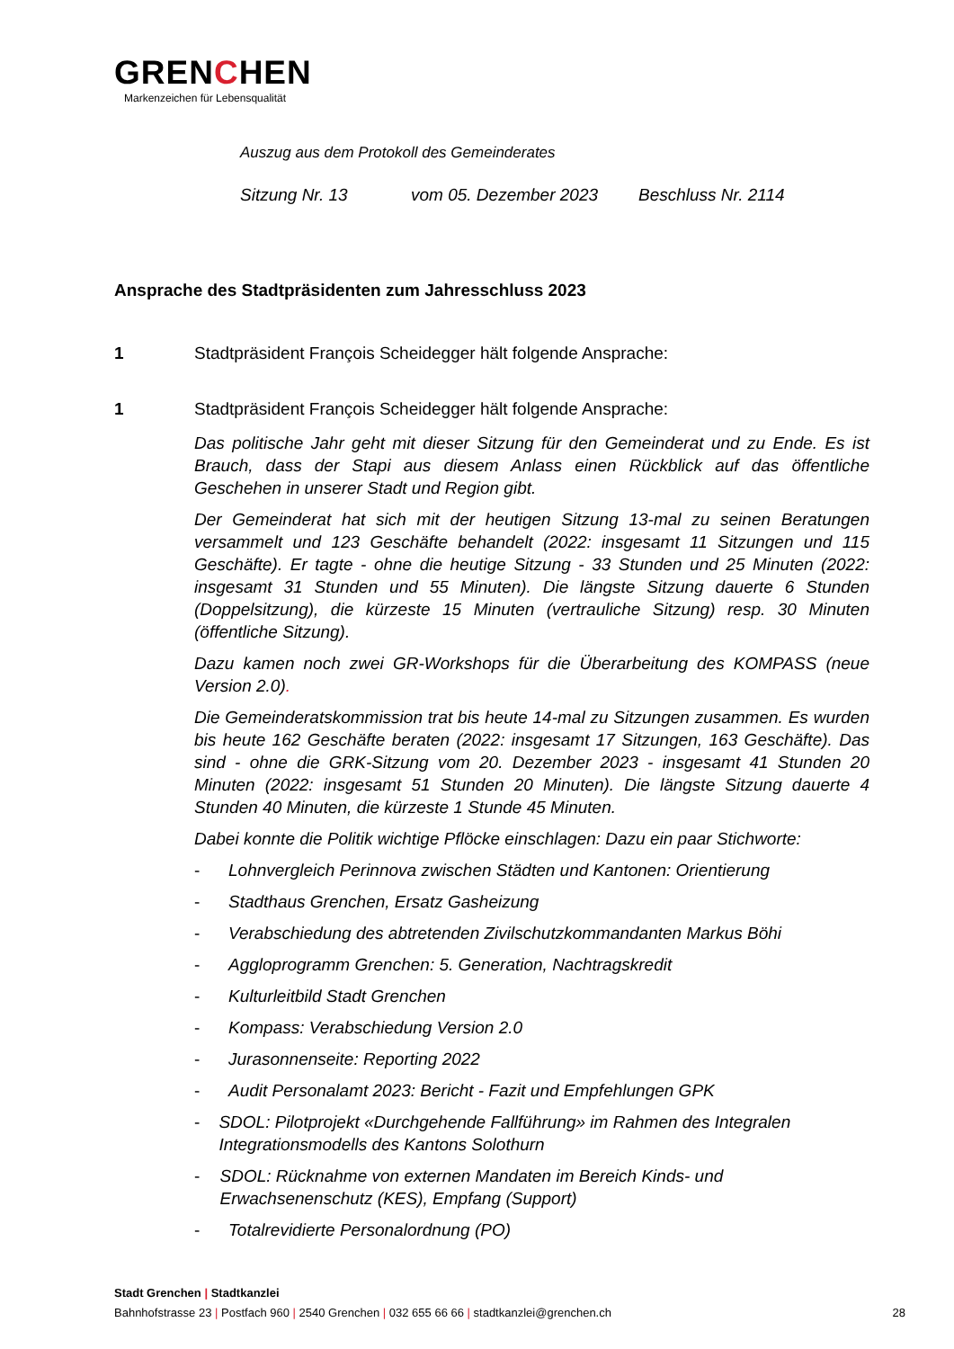GRENCHEN
Markenzeichen für Lebensqualität
Auszug aus dem Protokoll des Gemeinderates
Sitzung Nr. 13 vom 05. Dezember 2023 Beschluss Nr. 2114
Ansprache des Stadtpräsidenten zum Jahresschluss 2023
1 Stadtpräsident François Scheidegger hält folgende Ansprache:
1 Stadtpräsident François Scheidegger hält folgende Ansprache:
Das politische Jahr geht mit dieser Sitzung für den Gemeinderat und zu Ende. Es ist Brauch, dass der Stapi aus diesem Anlass einen Rückblick auf das öffentliche Geschehen in unserer Stadt und Region gibt.
Der Gemeinderat hat sich mit der heutigen Sitzung 13-mal zu seinen Beratungen versammelt und 123 Geschäfte behandelt (2022: insgesamt 11 Sitzungen und 115 Geschäfte). Er tagte - ohne die heutige Sitzung - 33 Stunden und 25 Minuten (2022: insgesamt 31 Stunden und 55 Minuten). Die längste Sitzung dauerte 6 Stunden (Doppelsitzung), die kürzeste 15 Minuten (vertrauliche Sitzung) resp. 30 Minuten (öffentliche Sitzung).
Dazu kamen noch zwei GR-Workshops für die Überarbeitung des KOMPASS (neue Version 2.0).
Die Gemeinderatskommission trat bis heute 14-mal zu Sitzungen zusammen. Es wurden bis heute 162 Geschäfte beraten (2022: insgesamt 17 Sitzungen, 163 Geschäfte). Das sind - ohne die GRK-Sitzung vom 20. Dezember 2023 - insgesamt 41 Stunden 20 Minuten (2022: insgesamt 51 Stunden 20 Minuten). Die längste Sitzung dauerte 4 Stunden 40 Minuten, die kürzeste 1 Stunde 45 Minuten.
Dabei konnte die Politik wichtige Pflöcke einschlagen: Dazu ein paar Stichworte:
- Lohnvergleich Perinnova zwischen Städten und Kantonen: Orientierung
- Stadthaus Grenchen, Ersatz Gasheizung
- Verabschiedung des abtretenden Zivilschutzkommandanten Markus Böhi
- Aggloprogramm Grenchen: 5. Generation, Nachtragskredit
- Kulturleitbild Stadt Grenchen
- Kompass: Verabschiedung Version 2.0
- Jurasonnenseite: Reporting 2022
- Audit Personalamt 2023: Bericht - Fazit und Empfehlungen GPK
- SDOL: Pilotprojekt «Durchgehende Fallführung» im Rahmen des Integralen Integrationsmodells des Kantons Solothurn
- SDOL: Rücknahme von externen Mandaten im Bereich Kinds- und Erwachsenenschutz (KES), Empfang (Support)
- Totalrevidierte Personalordnung (PO)
Stadt Grenchen | Stadtkanzlei
Bahnhofstrasse 23 | Postfach 960 | 2540 Grenchen | 032 655 66 66 | stadtkanzlei@grenchen.ch
28